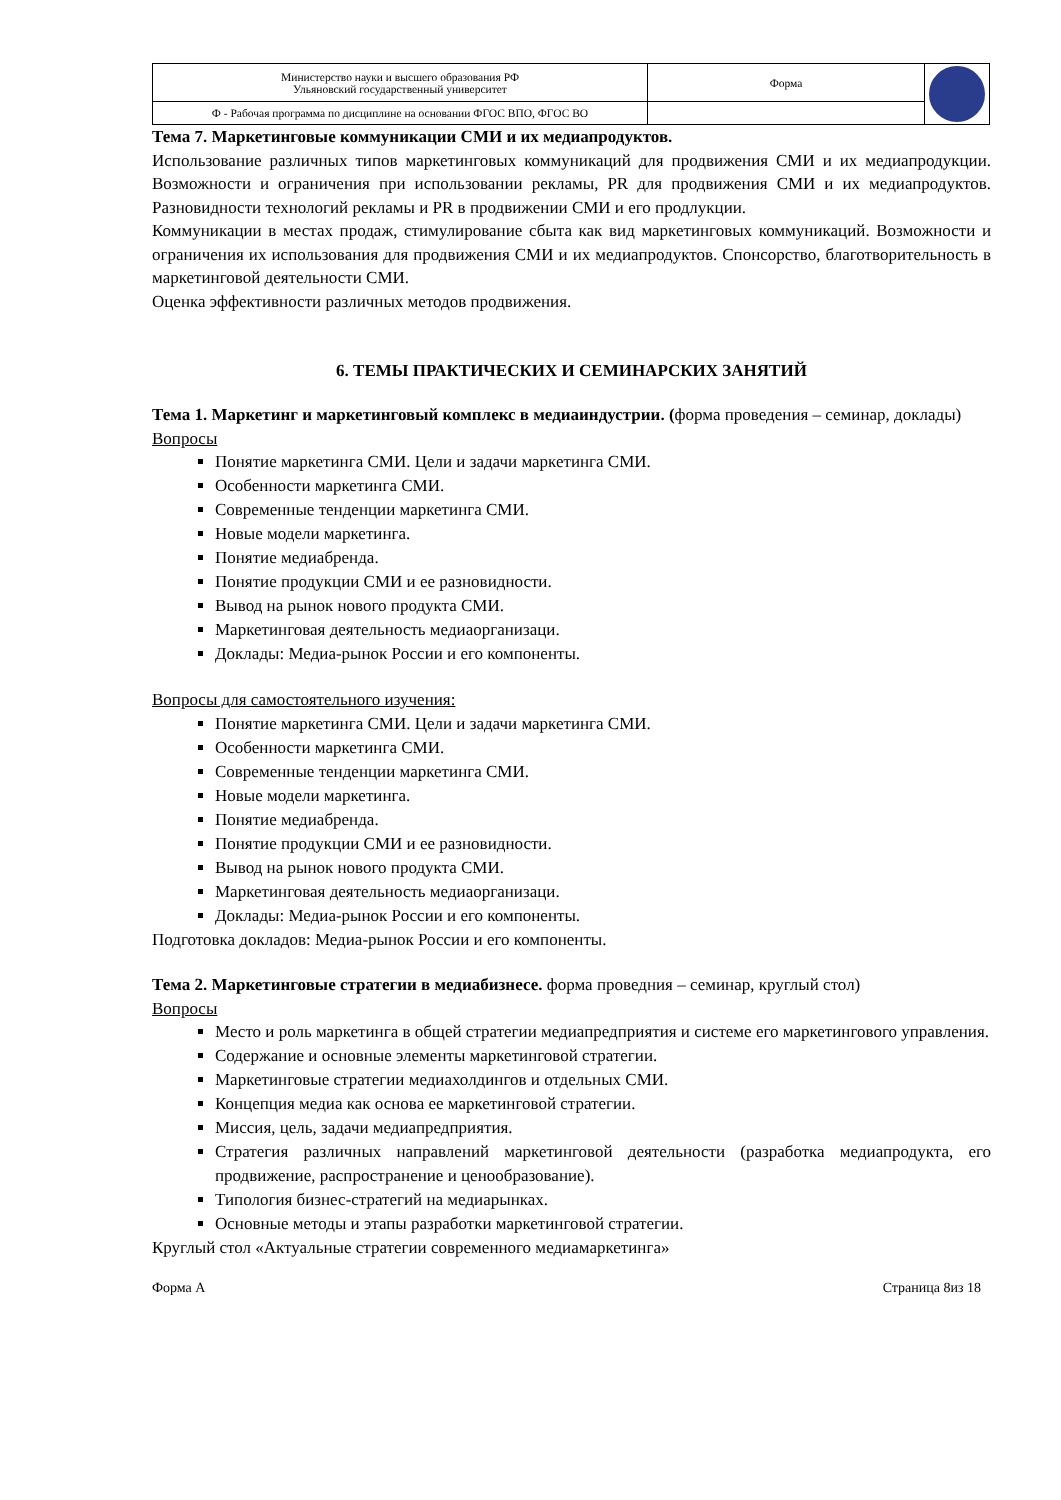| Министерство науки и высшего образования РФ Ульяновский государственный университет | Форма | |
| Ф - Рабочая программа по дисциплине на основании ФГОС ВПО, ФГОС ВО | | |
Тема 7. Маркетинговые коммуникации СМИ и их медиапродуктов.
Использование различных типов маркетинговых коммуникаций для продвижения СМИ и их медиапродукции. Возможности и ограничения при использовании рекламы, PR для продвижения СМИ и их медиапродуктов. Разновидности технологий рекламы и PR в продвижении СМИ и его продлукции.
Коммуникации в местах продаж, стимулирование сбыта как вид маркетинговых коммуникаций. Возможности и ограничения их использования для продвижения СМИ и их медиапродуктов. Спонсорство, благотворительность в маркетинговой деятельности СМИ.
Оценка эффективности различных методов продвижения.
6. ТЕМЫ ПРАКТИЧЕСКИХ И СЕМИНАРСКИХ ЗАНЯТИЙ
Тема 1. Маркетинг и маркетинговый комплекс в медиаиндустрии. (форма проведения – семинар, доклады)
Вопросы
Понятие маркетинга СМИ. Цели и задачи маркетинга СМИ.
Особенности маркетинга СМИ.
Современные тенденции маркетинга СМИ.
Новые модели маркетинга.
Понятие медиабренда.
Понятие продукции СМИ и ее разновидности.
Вывод на рынок нового продукта СМИ.
Маркетинговая деятельность медиаорганизаци.
Доклады: Медиа-рынок России и его компоненты.
Вопросы для самостоятельного изучения:
Понятие маркетинга СМИ. Цели и задачи маркетинга СМИ.
Особенности маркетинга СМИ.
Современные тенденции маркетинга СМИ.
Новые модели маркетинга.
Понятие медиабренда.
Понятие продукции СМИ и ее разновидности.
Вывод на рынок нового продукта СМИ.
Маркетинговая деятельность медиаорганизаци.
Доклады: Медиа-рынок России и его компоненты.
Подготовка докладов: Медиа-рынок России и его компоненты.
Тема 2. Маркетинговые стратегии в медиабизнесе. форма проведния – семинар, круглый стол)
Вопросы
Место и роль маркетинга в общей стратегии медиапредприятия и системе его маркетингового управления.
Содержание и основные элементы маркетинговой стратегии.
Маркетинговые стратегии медиахолдингов и отдельных СМИ.
Концепция медиа как основа ее маркетинговой стратегии.
Миссия, цель, задачи медиапредприятия.
Стратегия различных направлений маркетинговой деятельности (разработка медиапродукта, его продвижение, распространение и ценообразование).
Типология бизнес-стратегий на медиарынках.
Основные методы и этапы разработки маркетинговой стратегии.
Круглый стол «Актуальные стратегии современного медиамаркетинга»
Форма А Страница 8из 18